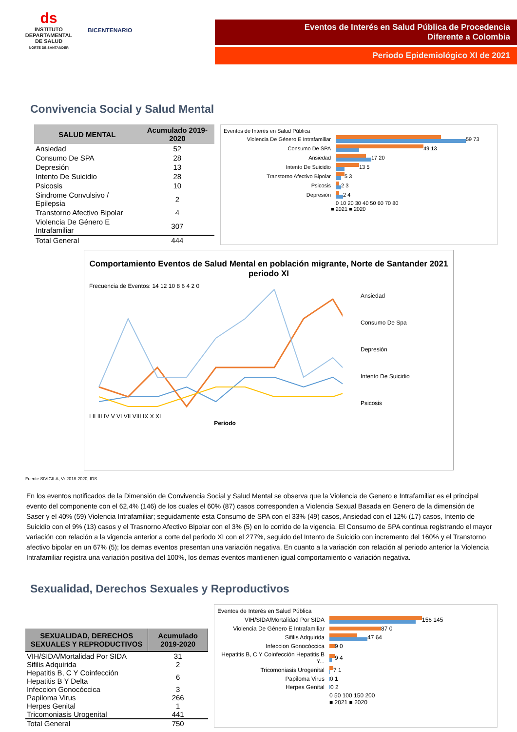ds
INSTITUTO DEPARTAMENTAL DE SALUD
NORTE DE SANTANDER
BICENTENARIO
Eventos de Interés en Salud Pública de Procedencia
Diferente a Colombia
Periodo Epidemiológico XI de 2021
Convivencia Social y Salud Mental
| SALUD MENTAL | Acumulado 2019-2020 |
| --- | --- |
| Ansiedad | 52 |
| Consumo De SPA | 28 |
| Depresión | 13 |
| Intento De Suicidio | 28 |
| Psicosis | 10 |
| Sindrome Convulsivo / Epilepsia | 2 |
| Transtorno Afectivo Bipolar | 4 |
| Violencia De Género E Intrafamiliar | 307 |
| Total General | 444 |
Eventos de Interés en Salud Pública
Violencia De Género E Intrafamiliar
59 73
Consumo De SPA
49 13
Ansiedad
17 20
Intento De Suicidio
13 5
Transtorno Afectivo Bipolar
5 3
Psicosis
2 3
Depresión
2 4
0 10 20 30 40 50 60 70 80
■ 2021 ■ 2020
Comportamiento Eventos de Salud Mental en población migrante, Norte de Santander 2021 periodo XI
Frecuencia de Eventos: 14 12 10 8 6 4 2 0
I II III IV V VI VII VIII IX X XI
Periodo
Ansiedad
Consumo De Spa
Depresión
Intento De Suicidio
Psicosis
Fuente SIVIGILA, Vr 2018-2020, IDS
En los eventos notificados de la Dimensión de Convivencia Social y Salud Mental se observa que la Violencia de Genero e Intrafamiliar es el principal evento del componente con el 62,4% (146) de los cuales el 60% (87) casos corresponden a Violencia Sexual Basada en Genero de la dimensión de Saser y el 40% (59) Violencia Intrafamiliar; seguidamente esta Consumo de SPA con el 33% (49) casos, Ansiedad con el 12% (17) casos, Intento de Suicidio con el 9% (13) casos y el Trasnorno Afectivo Bipolar con el 3% (5) en lo corrido de la vigencia. El Consumo de SPA continua registrando el mayor variación con relación a la vigencia anterior a corte del periodo XI con el 277%, seguido del Intento de Suicidio con incremento del 160% y el Transtorno afectivo bipolar en un 67% (5); los demas eventos presentan una variación negativa. En cuanto a la variación con relación al periodo anterior la Violencia Intrafamiliar registra una variación positiva del 100%, los demas eventos mantienen igual comportamiento o variación negativa.
Sexualidad, Derechos Sexuales y Reproductivos
| SEXUALIDAD, DERECHOS SEXUALES Y REPRODUCTIVOS | Acumulado 2019-2020 |
| --- | --- |
| VIH/SIDA/Mortalidad Por SIDA | 31 |
| Sifilis Adquirida | 2 |
| Hepatitis B, C Y Coinfección Hepatitis B Y Delta | 6 |
| Infeccion Gonocóccica | 3 |
| Papiloma Virus | 266 |
| Herpes Genital | 1 |
| Tricomoniasis Urogenital | 441 |
| Total General | 750 |
Eventos de Interés en Salud Pública
VIH/SIDA/Mortalidad Por SIDA
156 145
Violencia De Género E Intrafamiliar
87 0
Sifilis Adquirida
47 64
Infeccion Gonocóccica
9 0
Hepatitis B, C Y Coinfección Hepatitis B Y...
9 4
Tricomoniasis Urogenital
7 1
Papiloma Virus
0 1
Herpes Genital
0 2
0 50 100 150 200
■ 2021 ■ 2020